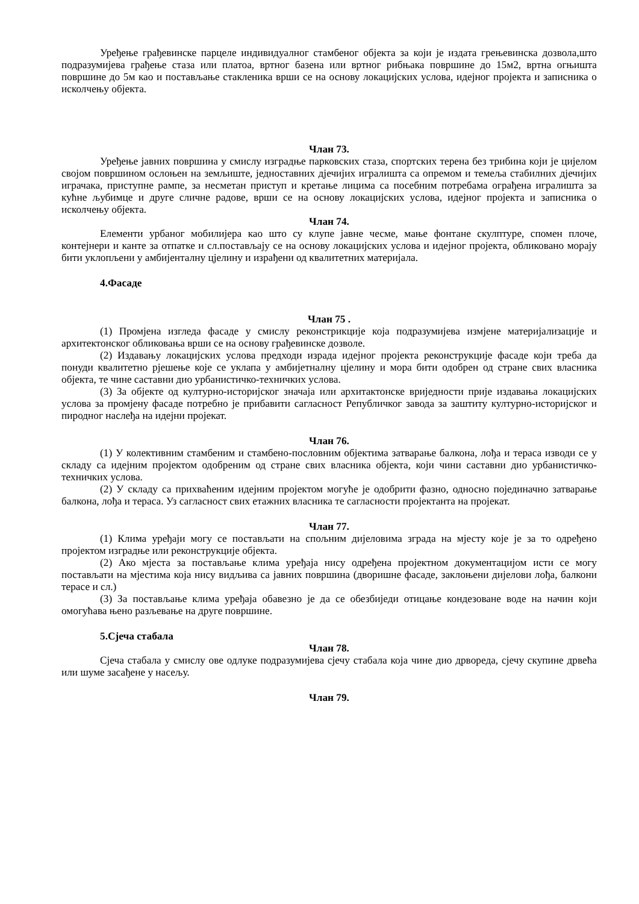Уређење грађевинске парцеле индивидуалног стамбеног објекта за који је издата грењевинска дозвола,што подразумијева грађење стаза или платоа, вртног базена или вртног рибњака површине до 15м2, вртна огњишта површине до 5м као и постављање стакленика врши се на основу локацијских услова, идејног пројекта и записника о исколчењу објекта.
Члан 73.
Уређење јавних површина у смислу изградње парковских стаза, спортских терена без трибина који је цијелом својом површином ослоњен на земљиште, једноставних дјечијих игралишта са опремом и темеља стабилних дјечијих играчака, приступне рампе, за несметан приступ и кретање лицима са посебним потребама ограђена игралишта за кућне љубимце и друге сличне радове, врши се на основу локацијских услова, идејног пројекта и записника о исколчењу објекта.
Члан 74.
Елементи урбаног мобилијера као што су клупе јавне чесме, мање фонтане скулптуре, спомен плоче, контејнери и канте за отпатке и сл.постављају се на основу локацијских услова и идејног пројекта, обликовано морају бити уклопљени у амбијенталну цјелину и израђени од квалитетних материјала.
4.Фасаде
Члан 75 .
(1) Промјена изгледа фасаде у смислу реконстрикције која подразумијева измјене материјализације и архитектонског обликовања врши се на основу грађевинске дозволе.
(2) Издавању локацијских услова предходи израда идејног пројекта реконструкције фасаде који треба да понуди квалитетно рјешење које се уклапа у амбијетналну цјелину и мора бити одобрен од стране свих власника објекта, те чине саставни дио урбанистичко-техничких услова.
(3) За објекте од културно-историјског значаја или архитактонске вриједности прије издавања локацијских услова за промјену фасаде потребно је прибавити сагласност Републичког завода за заштиту културно-историјског и пиродног наслеђа на идејни пројекат.
Члан 76.
(1) У колективним стамбеним и стамбено-пословним објектима затварање балкона, лођа и тераса изводи се у складу са идејним пројектом одобреним од стране свих власника објекта, који чини саставни дио урбанистичко-техничких услова.
(2) У складу са прихваћеним идејним пројектом могуће је одобрити фазно, односно појединачно затварање балкона, лођа и тераса. Уз сагласност свих етажних власника те сагласности пројектанта на пројекат.
Члан 77.
(1) Клима уређаји могу се постављати на спољним дијеловима зграда на мјесту које је за то одређено пројектом изградње или реконструкције објекта.
(2) Ако мјеста за постављање клима уређаја нису одређена пројектном документацијом исти се могу постављати на мјестима која нису видљива са јавних површина (дворишне фасаде, заклоњени дијелови лођа, балкони терасе и сл.)
(3) За постављање клима уређаја обавезно је да се обезбиједи отицање кондезоване воде на начин који омогућава њено разљевање на друге површине.
5.Сјеча стабала
Члан 78.
Сјеча стабала у смислу ове одлуке подразумијева сјечу стабала која чине дио дрвореда, сјечу скупине дрвећа или шуме засађене у насељу.
Члан 79.